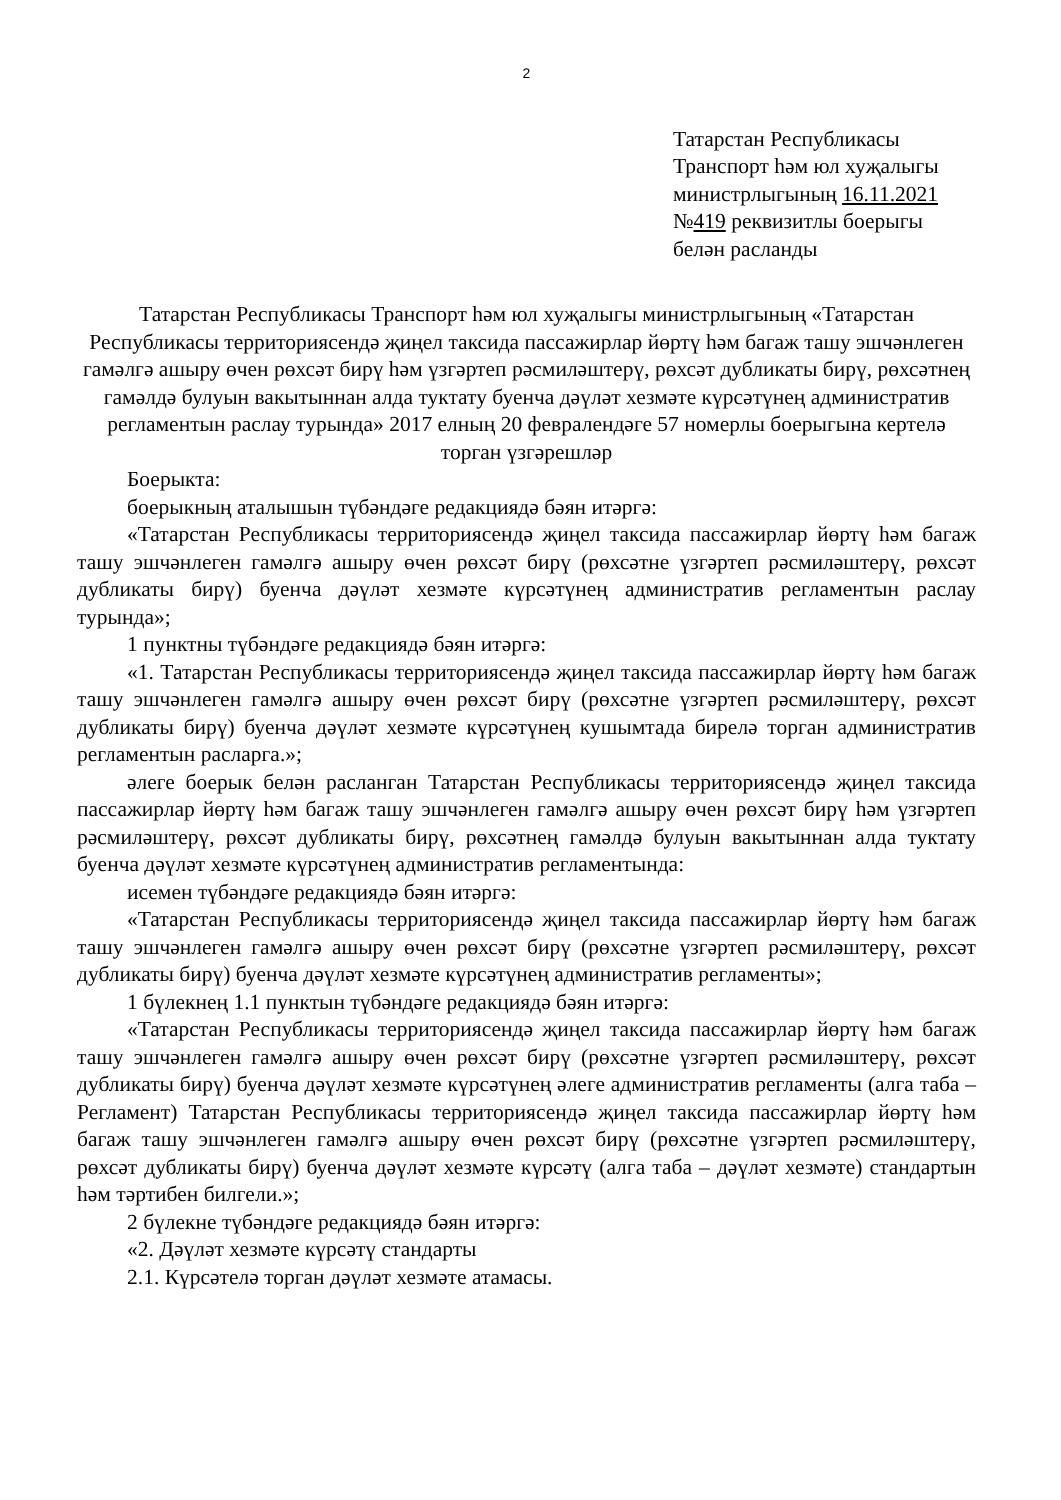2
Татарстан Республикасы
Транспорт һәм юл хуҗалыгы
министрлыгының 16.11.2021
№419 реквизитлы боерыгы
белән расланды
Татарстан Республикасы Транспорт һәм юл хуҗалыгы министрлыгының «Татарстан Республикасы территориясендә җиңел таксида пассажирлар йөртү һәм багаж ташу эшчәнлеген гамәлгә ашыру өчен рөхсәт бирү һәм үзгәртеп рәсмиләштерү, рөхсәт дубликаты бирү, рөхсәтнең гамәлдә булуын вакытыннан алда туктату буенча дәүләт хезмәте күрсәтүнең административ регламентын раслау турында» 2017 елның 20 февралендәге 57 номерлы боерыгына кертелә торган үзгәрешләр
Боерыкта:
боерыкның аталышын түбәндәге редакциядә бәян итәргә:
«Татарстан Республикасы территориясендә җиңел таксида пассажирлар йөртү һәм багаж ташу эшчәнлеген гамәлгә ашыру өчен рөхсәт бирү (рөхсәтне үзгәртеп рәсмиләштерү, рөхсәт дубликаты бирү) буенча дәүләт хезмәте күрсәтүнең административ регламентын раслау турында»;
1 пунктны түбәндәге редакциядә бәян итәргә:
«1. Татарстан Республикасы территориясендә җиңел таксида пассажирлар йөртү һәм багаж ташу эшчәнлеген гамәлгә ашыру өчен рөхсәт бирү (рөхсәтне үзгәртеп рәсмиләштерү, рөхсәт дубликаты бирү) буенча дәүләт хезмәте күрсәтүнең кушымтада бирелә торган административ регламентын расларга.»;
әлеге боерык белән расланган Татарстан Республикасы территориясендә җиңел таксида пассажирлар йөртү һәм багаж ташу эшчәнлеген гамәлгә ашыру өчен рөхсәт бирү һәм үзгәртеп рәсмиләштерү, рөхсәт дубликаты бирү, рөхсәтнең гамәлдә булуын вакытыннан алда туктату буенча дәүләт хезмәте күрсәтүнең административ регламентында:
исемен түбәндәге редакциядә бәян итәргә:
«Татарстан Республикасы территориясендә җиңел таксида пассажирлар йөртү һәм багаж ташу эшчәнлеген гамәлгә ашыру өчен рөхсәт бирү (рөхсәтне үзгәртеп рәсмиләштерү, рөхсәт дубликаты бирү) буенча дәүләт хезмәте күрсәтүнең административ регламенты»;
1 бүлекнең 1.1 пунктын түбәндәге редакциядә бәян итәргә:
«Татарстан Республикасы территориясендә җиңел таксида пассажирлар йөртү һәм багаж ташу эшчәнлеген гамәлгә ашыру өчен рөхсәт бирү (рөхсәтне үзгәртеп рәсмиләштерү, рөхсәт дубликаты бирү) буенча дәүләт хезмәте күрсәтүнең әлеге административ регламенты (алга таба – Регламент) Татарстан Республикасы территориясендә җиңел таксида пассажирлар йөртү һәм багаж ташу эшчәнлеген гамәлгә ашыру өчен рөхсәт бирү (рөхсәтне үзгәртеп рәсмиләштерү, рөхсәт дубликаты бирү) буенча дәүләт хезмәте күрсәтү (алга таба – дәүләт хезмәте) стандартын һәм тәртибен билгели.»;
2 бүлекне түбәндәге редакциядә бәян итәргә:
«2. Дәүләт хезмәте күрсәтү стандарты
2.1. Күрсәтелә торган дәүләт хезмәте атамасы.